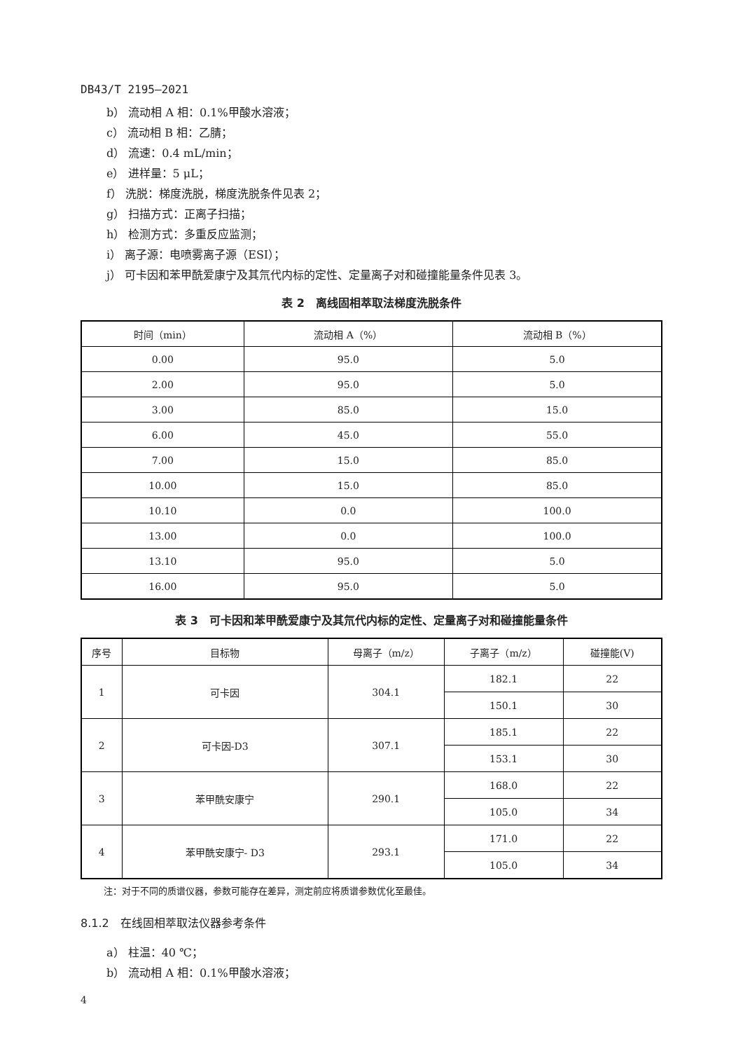DB43/T 2195—2021
b） 流动相 A 相：0.1%甲酸水溶液；
c） 流动相 B 相：乙腈；
d） 流速：0.4 mL/min；
e） 进样量：5 μL；
f） 洗脱：梯度洗脱，梯度洗脱条件见表 2；
g） 扫描方式：正离子扫描；
h） 检测方式：多重反应监测；
i） 离子源：电喷雾离子源（ESI）；
j） 可卡因和苯甲酰爱康宁及其氘代内标的定性、定量离子对和碰撞能量条件见表 3。
表 2　离线固相萃取法梯度洗脱条件
| 时间（min） | 流动相 A（%） | 流动相 B（%） |
| --- | --- | --- |
| 0.00 | 95.0 | 5.0 |
| 2.00 | 95.0 | 5.0 |
| 3.00 | 85.0 | 15.0 |
| 6.00 | 45.0 | 55.0 |
| 7.00 | 15.0 | 85.0 |
| 10.00 | 15.0 | 85.0 |
| 10.10 | 0.0 | 100.0 |
| 13.00 | 0.0 | 100.0 |
| 13.10 | 95.0 | 5.0 |
| 16.00 | 95.0 | 5.0 |
表 3　可卡因和苯甲酰爱康宁及其氘代内标的定性、定量离子对和碰撞能量条件
| 序号 | 目标物 | 母离子（m/z） | 子离子（m/z） | 碰撞能(V) |
| --- | --- | --- | --- | --- |
| 1 | 可卡因 | 304.1 | 182.1 | 22 |
| | | | 150.1 | 30 |
| 2 | 可卡因-D3 | 307.1 | 185.1 | 22 |
| | | | 153.1 | 30 |
| 3 | 苯甲酰安康宁 | 290.1 | 168.0 | 22 |
| | | | 105.0 | 34 |
| 4 | 苯甲酰安康宁- D3 | 293.1 | 171.0 | 22 |
| | | | 105.0 | 34 |
注：对于不同的质谱仪器，参数可能存在差异，测定前应将质谱参数优化至最佳。
8.1.2　在线固相萃取法仪器参考条件
a） 柱温：40 ℃；
b） 流动相 A 相：0.1%甲酸水溶液；
4